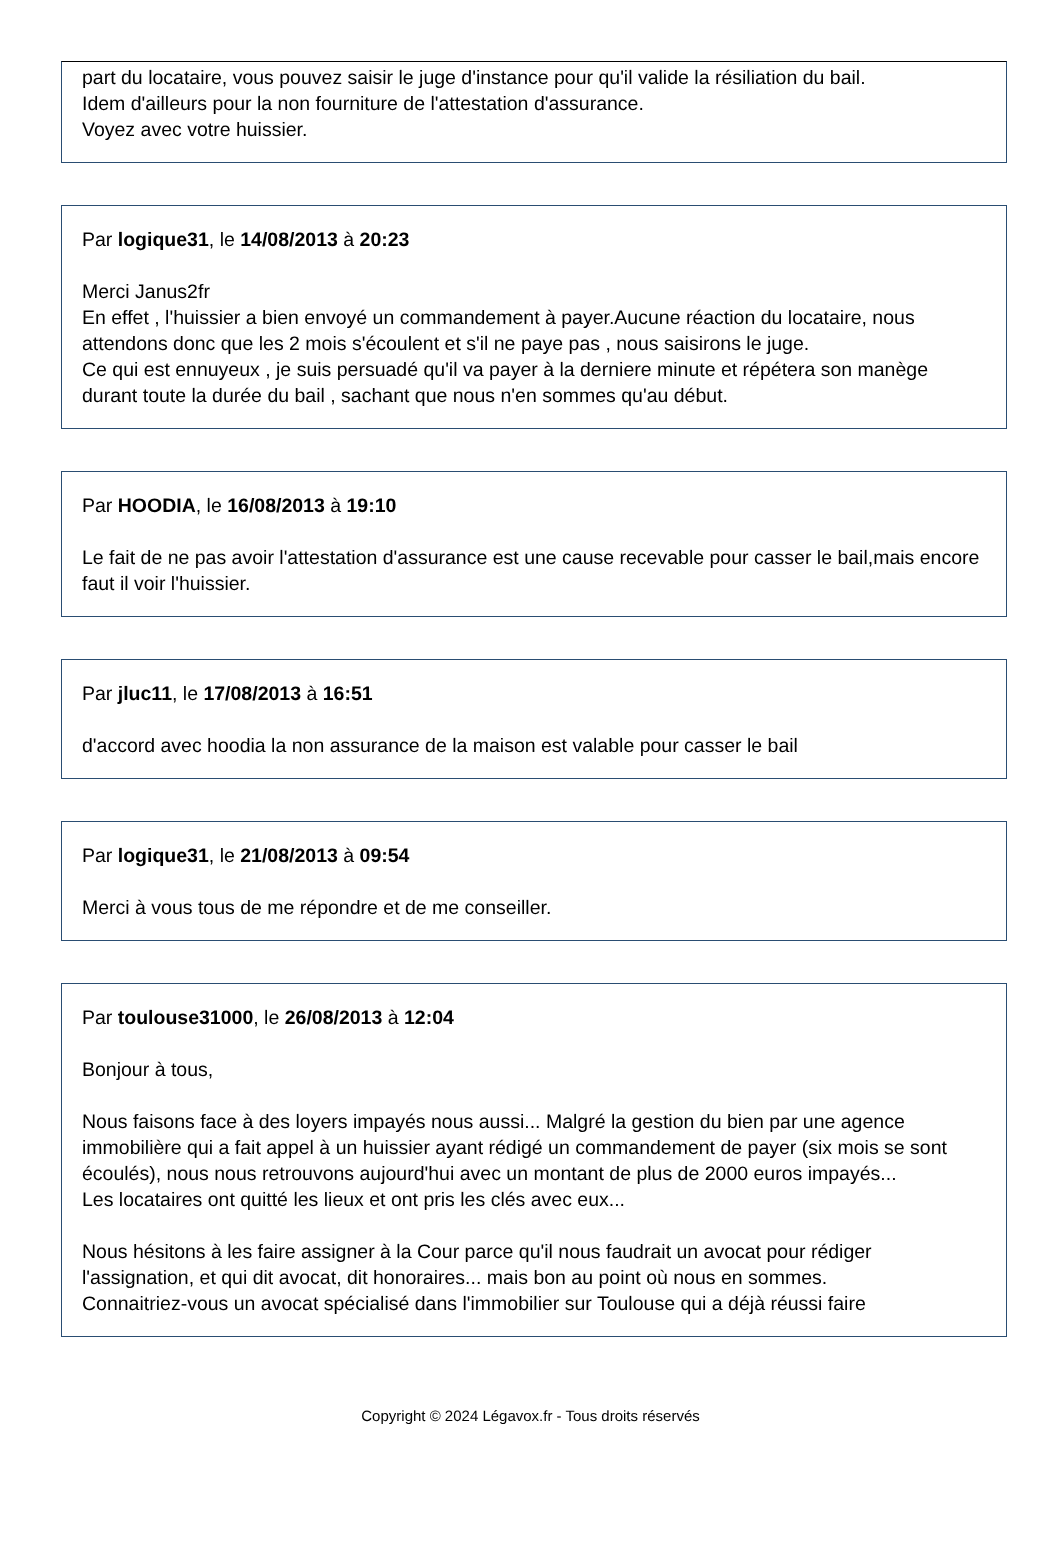part du locataire, vous pouvez saisir le juge d'instance pour qu'il valide la résiliation du bail.
Idem d'ailleurs pour la non fourniture de l'attestation d'assurance.
Voyez avec votre huissier.
Par logique31, le 14/08/2013 à 20:23
Merci Janus2fr
En effet , l'huissier a bien envoyé un commandement à payer.Aucune réaction du locataire, nous attendons donc que les 2 mois s'écoulent et s'il ne paye pas , nous saisirons le juge.
Ce qui est ennuyeux , je suis persuadé qu'il va payer à la derniere minute et répétera son manège durant toute la durée du bail , sachant que nous n'en sommes qu'au début.
Par HOODIA, le 16/08/2013 à 19:10
Le fait de ne pas avoir l'attestation d'assurance est une cause recevable pour casser le bail,mais encore faut il voir l'huissier.
Par jluc11, le 17/08/2013 à 16:51
d'accord avec hoodia la non assurance de la maison est valable pour casser le bail
Par logique31, le 21/08/2013 à 09:54
Merci à vous tous de me répondre et de me conseiller.
Par toulouse31000, le 26/08/2013 à 12:04
Bonjour à tous,
Nous faisons face à des loyers impayés nous aussi... Malgré la gestion du bien par une agence immobilière qui a fait appel à un huissier ayant rédigé un commandement de payer (six mois se sont écoulés), nous nous retrouvons aujourd'hui avec un montant de plus de 2000 euros impayés...
Les locataires ont quitté les lieux et ont pris les clés avec eux...
Nous hésitons à les faire assigner à la Cour parce qu'il nous faudrait un avocat pour rédiger l'assignation, et qui dit avocat, dit honoraires... mais bon au point où nous en sommes.
Connaitriez-vous un avocat spécialisé dans l'immobilier sur Toulouse qui a déjà réussi faire
Copyright © 2024 Légavox.fr - Tous droits réservés